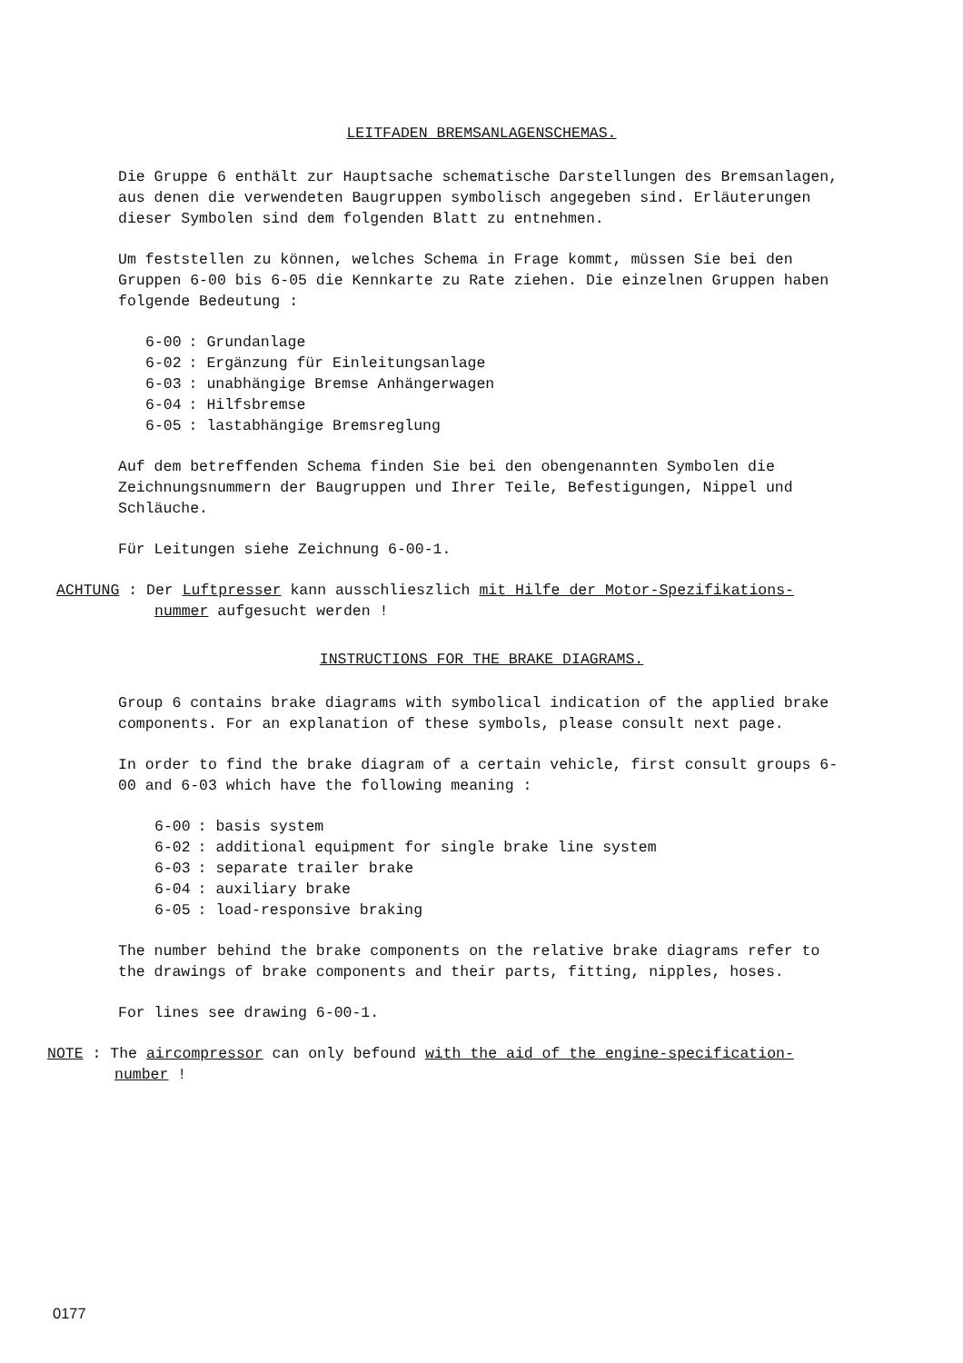LEITFADEN BREMSANLAGENSCHEMAS.
Die Gruppe 6 enthält zur Hauptsache schematische Darstellungen des Bremsanlagen, aus denen die verwendeten Baugruppen symbolisch angegeben sind. Erläuterungen dieser Symbolen sind dem folgenden Blatt zu entnehmen.
Um feststellen zu können, welches Schema in Frage kommt, müssen Sie bei den Gruppen 6-00 bis 6-05 die Kennkarte zu Rate ziehen. Die einzelnen Gruppen haben folgende Bedeutung :
| 6-00 | : Grundanlage |
| 6-02 | : Ergänzung für Einleitungsanlage |
| 6-03 | : unabhängige Bremse Anhängerwagen |
| 6-04 | : Hilfsbremse |
| 6-05 | : lastabhängige Bremsreglung |
Auf dem betreffenden Schema finden Sie bei den obengenannten Symbolen die Zeichnungsnummern der Baugruppen und Ihrer Teile, Befestigungen, Nippel und Schläuche.
Für Leitungen siehe Zeichnung 6-00-1.
ACHTUNG : Der Luftpresser kann ausschlieszlich mit Hilfe der Motor-Spezifikations-
nummer aufgesucht werden !
INSTRUCTIONS FOR THE BRAKE DIAGRAMS.
Group 6 contains brake diagrams with symbolical indication of the applied brake components. For an explanation of these symbols, please consult next page.
In order to find the brake diagram of a certain vehicle, first consult groups 6-00 and 6-03 which have the following meaning :
| 6-00 | : basis system |
| 6-02 | : additional equipment for single brake line system |
| 6-03 | : separate trailer brake |
| 6-04 | : auxiliary brake |
| 6-05 | : load-responsive braking |
The number behind the brake components on the relative brake diagrams refer to the drawings of brake components and their parts, fitting, nipples, hoses.
For lines see drawing 6-00-1.
NOTE : The aircompressor can only befound with the aid of the engine-specification-
number !
0177